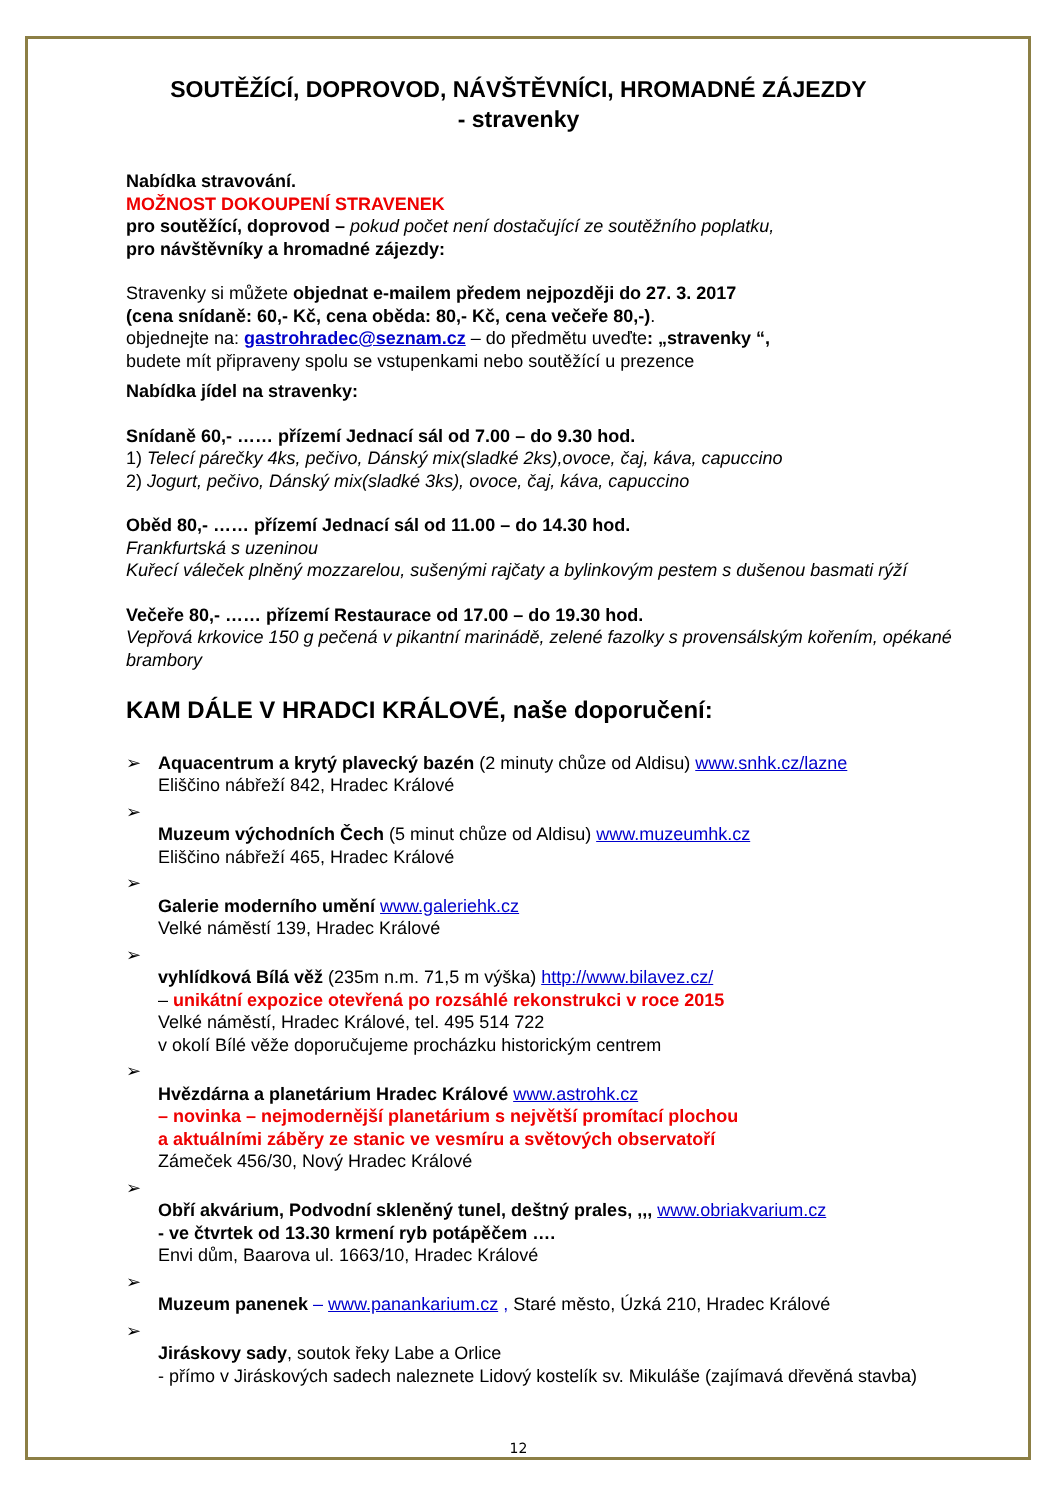SOUTĚŽÍCÍ, DOPROVOD, NÁVŠTĚVNÍCI, HROMADNÉ ZÁJEZDY
- stravenky
Nabídka stravování.
MOŽNOST DOKOUPENÍ STRAVENEK
pro soutěžící, doprovod – pokud počet není dostačující ze soutěžního poplatku,
pro návštěvníky a hromadné zájezdy:
Stravenky si můžete objednat e-mailem předem nejpozději do 27. 3. 2017
(cena snídaně: 60,- Kč, cena oběda: 80,- Kč, cena večeře 80,-).
objednejte na: gastrohradec@seznam.cz – do předmětu uveďte: „stravenky “,
budete mít připraveny spolu se vstupenkami nebo soutěžící u prezence
Nabídka jídel na stravenky:
Snídaně 60,- …… přízemí Jednací sál od 7.00 – do 9.30 hod.
1) Telecí párečky 4ks, pečivo, Dánský mix(sladké 2ks),ovoce, čaj, káva, capuccino
2) Jogurt, pečivo, Dánský mix(sladké 3ks), ovoce, čaj, káva, capuccino
Oběd 80,- …… přízemí Jednací sál od 11.00 – do 14.30 hod.
Frankfurtská s uzeninou
Kuřecí váleček plněný mozzarelou, sušenými rajčaty a bylinkovým pestem s dušenou basmati rýží
Večeře 80,- …… přízemí Restaurace od 17.00 – do 19.30 hod.
Vepřová krkovice 150 g pečená v pikantní marinádě, zelené fazolky s provensálským kořením, opékané brambory
KAM DÁLE V HRADCI KRÁLOVÉ, naše doporučení:
➢ Aquacentrum a krytý plavecký bazén (2 minuty chůze od Aldisu) www.snhk.cz/lazne
Eliščino nábřeží 842, Hradec Králové
➢
Muzeum východních Čech (5 minut chůze od Aldisu) www.muzeumhk.cz
Eliščino nábřeží 465, Hradec Králové
➢
Galerie moderního umění www.galeriehk.cz
Velké náměstí 139, Hradec Králové
➢
vyhlídková Bílá věž (235m n.m. 71,5 m výška) http://www.bilavez.cz/
– unikátní expozice otevřená po rozsáhlé rekonstrukci v roce 2015
Velké náměstí, Hradec Králové, tel. 495 514 722
v okolí Bílé věže doporučujeme procházku historickým centrem
➢
Hvězdárna a planetárium Hradec Králové www.astrohk.cz
– novinka – nejmodernější planetárium s největší promítací plochou
a aktuálními záběry ze stanic ve vesmíru a světových observatoří
Zámeček 456/30, Nový Hradec Králové
➢
Obří akvárium, Podvodní skleněný tunel, deštný prales, ,,, www.obriakvarium.cz
- ve čtvrtek od 13.30 krmení ryb potápěčem ….
Envi dům, Baarova ul. 1663/10, Hradec Králové
➢
Muzeum panenek – www.panankarium.cz , Staré město, Úzká 210, Hradec Králové
➢
Jiráskovy sady, soutok řeky Labe a Orlice
- přímo v Jiráskových sadech naleznete Lidový kostelík sv. Mikuláše (zajímavá dřevěná stavba)
12